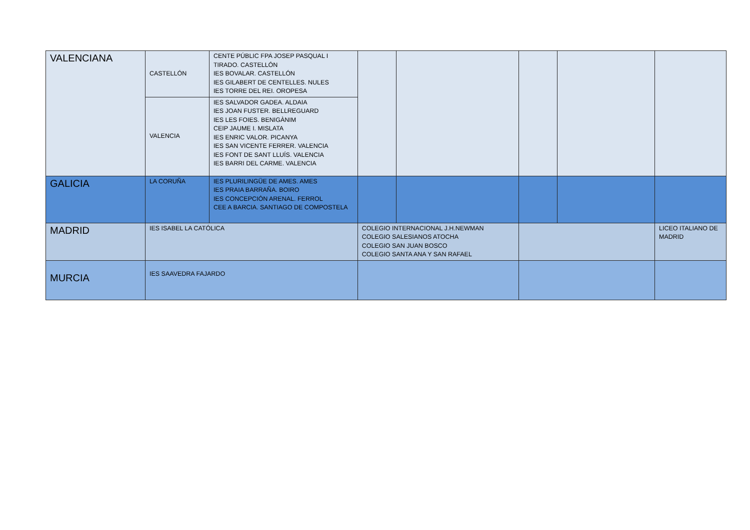| VALENCIANA | CASTELLÓN | CENTE PÚBLIC FPA JOSEP PASQUAL I TIRADO. CASTELLÓN IES BOVALAR. CASTELLÓN IES GILABERT DE CENTELLES. NULES IES TORRE DEL REI. OROPESA | | | | | |
| | VALENCIA | IES SALVADOR GADEA. ALDAIA IES JOAN FUSTER. BELLREGUARD IES LES FOIES. BENIGÀNIM CEIP JAUME I. MISLATA IES ENRIC VALOR. PICANYA IES SAN VICENTE FERRER. VALENCIA IES FONT DE SANT LLUÍS. VALENCIA IES BARRI DEL CARME. VALENCIA | | | | | |
| GALICIA | LA CORUÑA | IES PLURILINGÜE DE AMES. AMES IES PRAIA BARRAÑA. BOIRO IES CONCEPCIÓN ARENAL. FERROL CEE A BARCIA. SANTIAGO DE COMPOSTELA | | | | | |
| MADRID | IES ISABEL LA CATÓLICA | | COLEGIO INTERNACIONAL J.H.NEWMAN COLEGIO SALESIANOS ATOCHA COLEGIO SAN JUAN BOSCO COLEGIO SANTA ANA Y SAN RAFAEL | | | | LICEO ITALIANO DE MADRID |
| MURCIA | IES SAAVEDRA FAJARDO | | | | | | |